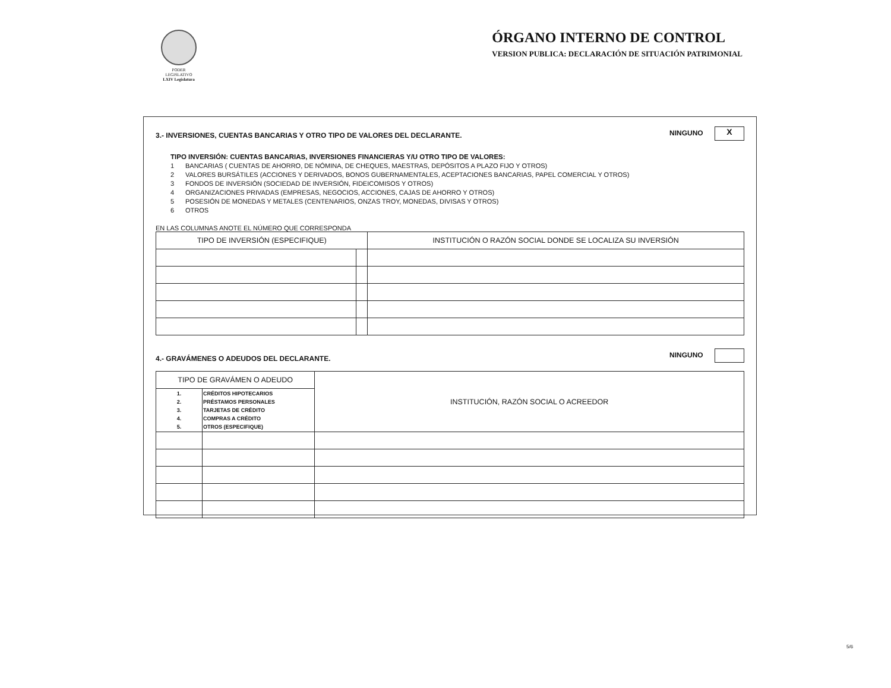PODER LEGISLATIVO
LXIV Legislatura
ÓRGANO INTERNO DE CONTROL
VERSION PUBLICA: DECLARACIÓN DE SITUACIÓN PATRIMONIAL
3.- INVERSIONES, CUENTAS BANCARIAS Y OTRO TIPO DE VALORES DEL DECLARANTE.
NINGUNO X
TIPO INVERSIÓN: CUENTAS BANCARIAS, INVERSIONES FINANCIERAS Y/U OTRO TIPO DE VALORES:
1 BANCARIAS ( CUENTAS DE AHORRO, DE NÓMINA, DE CHEQUES, MAESTRAS, DEPÓSITOS A PLAZO FIJO Y OTROS)
2 VALORES BURSÁTILES (ACCIONES Y DERIVADOS, BONOS GUBERNAMENTALES, ACEPTACIONES BANCARIAS, PAPEL COMERCIAL Y OTROS)
3 FONDOS DE INVERSIÓN (SOCIEDAD DE INVERSIÓN, FIDEICOMISOS Y OTROS)
4 ORGANIZACIONES PRIVADAS (EMPRESAS, NEGOCIOS, ACCIONES, CAJAS DE AHORRO Y OTROS)
5 POSESIÓN DE MONEDAS Y METALES (CENTENARIOS, ONZAS TROY, MONEDAS, DIVISAS Y OTROS)
6 OTROS
EN LAS COLUMNAS ANOTE EL NÚMERO QUE CORRESPONDA
| TIPO DE INVERSIÓN (ESPECIFIQUE) | | INSTITUCIÓN O RAZÓN SOCIAL DONDE SE LOCALIZA SU INVERSIÓN |
| --- | --- | --- |
4.- GRAVÁMENES O ADEUDOS DEL DECLARANTE.
NINGUNO
| TIPO DE GRAVÁMEN O ADEUDO | | INSTITUCIÓN, RAZÓN SOCIAL O ACREEDOR |
| --- | --- | --- |
| 1. 2. 3. 4. 5. | CRÉDITOS HIPOTECARIOS PRÉSTAMOS PERSONALES TARJETAS DE CRÉDITO COMPRAS A CRÉDITO OTROS (ESPECIFIQUE) | |
5/6